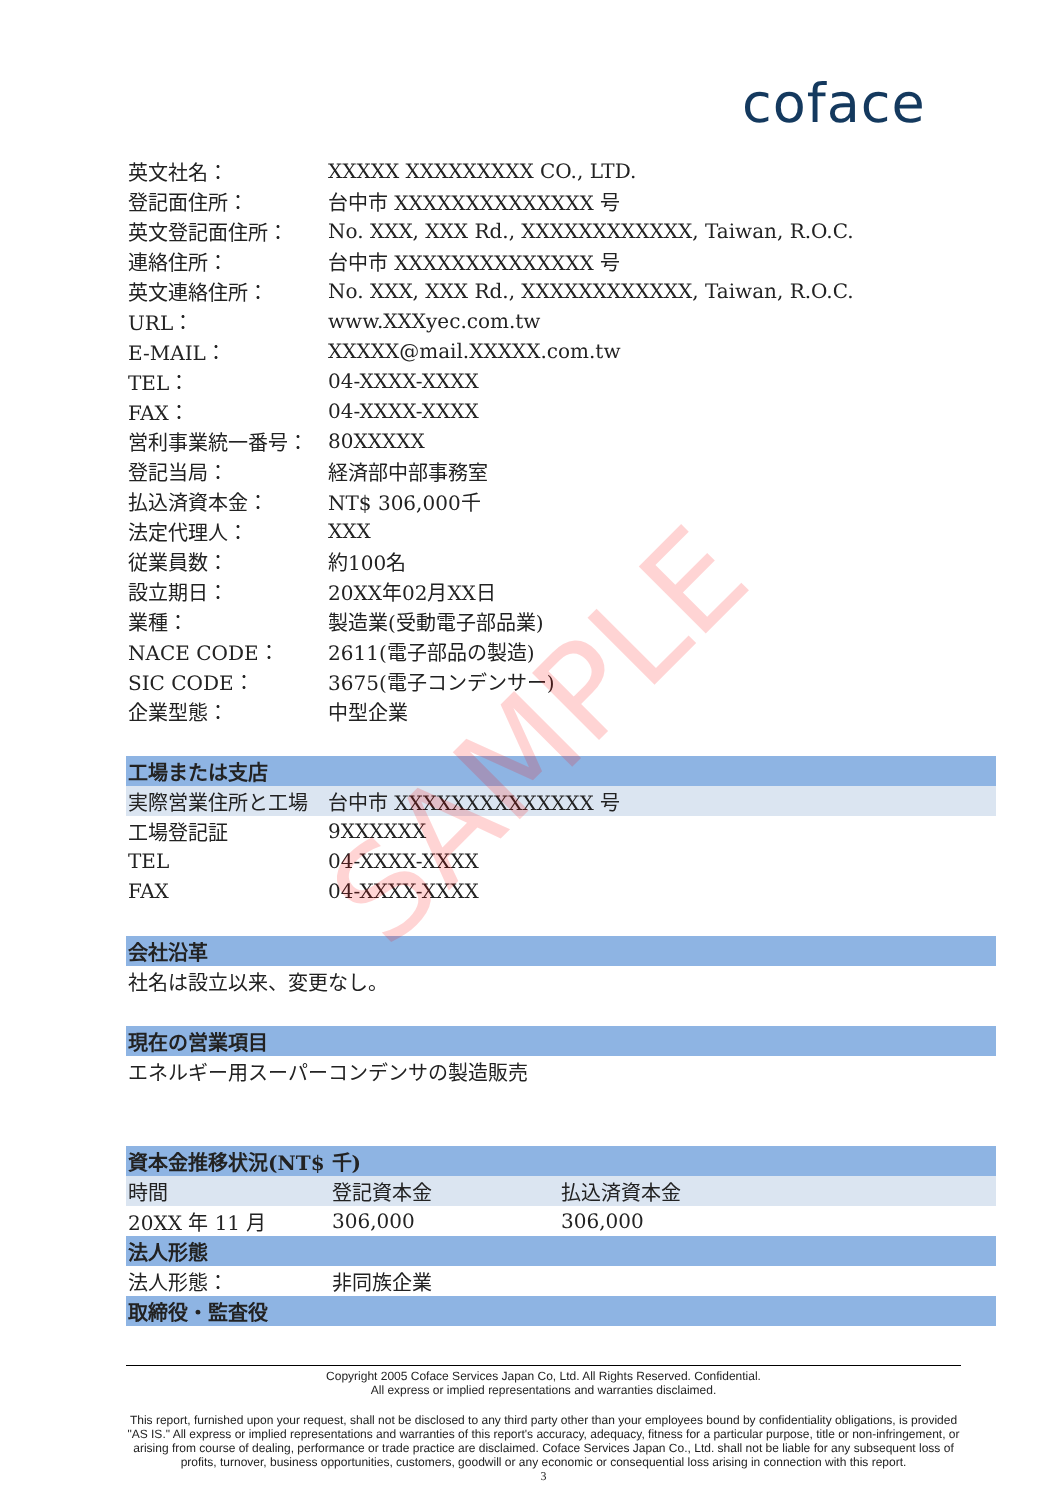coface
| 英文社名： | XXXXX XXXXXXXXX CO., LTD. |
| 登記面住所： | 台中市 XXXXXXXXXXXXXX 号 |
| 英文登記面住所： | No. XXX, XXX Rd., XXXXXXXXXXXX, Taiwan, R.O.C. |
| 連絡住所： | 台中市 XXXXXXXXXXXXXX 号 |
| 英文連絡住所： | No. XXX, XXX Rd., XXXXXXXXXXXX, Taiwan, R.O.C. |
| URL： | www.XXXyec.com.tw |
| E-MAIL： | XXXXX@mail.XXXXX.com.tw |
| TEL： | 04-XXXX-XXXX |
| FAX： | 04-XXXX-XXXX |
| 営利事業統一番号： | 80XXXXX |
| 登記当局： | 経済部中部事務室 |
| 払込済資本金： | NT$ 306,000千 |
| 法定代理人： | XXX |
| 従業員数： | 約100名 |
| 設立期日： | 20XX年02月XX日 |
| 業種： | 製造業(受動電子部品業) |
| NACE CODE： | 2611(電子部品の製造) |
| SIC CODE： | 3675(電子コンデンサー) |
| 企業型態： | 中型企業 |
| 工場または支店 | |
| 実際営業住所と工場 | 台中市 XXXXXXXXXXXXXX 号 |
| 工場登記証 | 9XXXXXX |
| TEL | 04-XXXX-XXXX |
| FAX | 04-XXXX-XXXX |
| 会社沿革 | |
| 社名は設立以来、変更なし。 | |
| 現在の営業項目 | |
| エネルギー用スーパーコンデンサの製造販売 | |
| 資本金推移状況(NT$ 千) | | |
| 時間 | 登記資本金 | 払込済資本金 |
| 20XX 年 11 月 | 306,000 | 306,000 |
| 法人形態 | | |
| 法人形態： | 非同族企業 | |
| 取締役・監査役 | | |
SAMPLE
Copyright 2005 Coface Services Japan Co, Ltd. All Rights Reserved. Confidential.
All express or implied representations and warranties disclaimed.
This report, furnished upon your request, shall not be disclosed to any third party other than your employees bound by confidentiality obligations, is provided "AS IS." All express or implied representations and warranties of this report's accuracy, adequacy, fitness for a particular purpose, title or non-infringement, or arising from course of dealing, performance or trade practice are disclaimed. Coface Services Japan Co., Ltd. shall not be liable for any subsequent loss of profits, turnover, business opportunities, customers, goodwill or any economic or consequential loss arising in connection with this report.
3